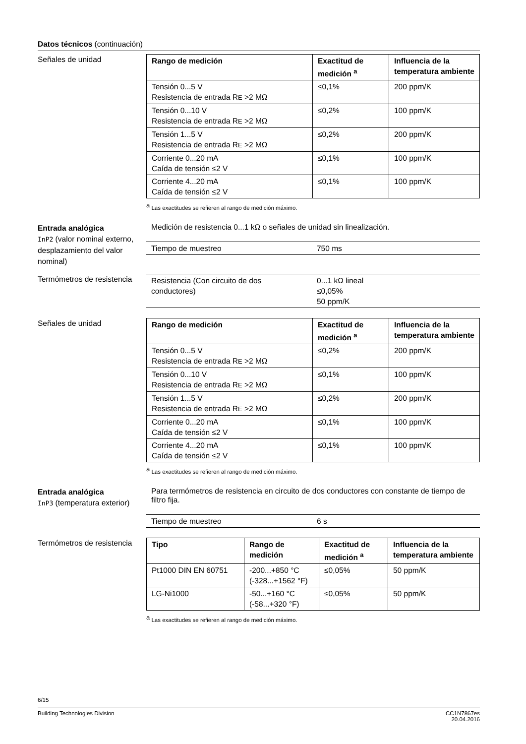Datos técnicos (continuación)
Señales de unidad
| Rango de medición | Exactitud de medición <sup>a</sup> | Influencia de la temperatura ambiente |
| --- | --- | --- |
| Tensión 0...5 V Resistencia de entrada R E >2 MΩ | ≤0,1% | 200 ppm/K |
| Tensión 0...10 V Resistencia de entrada R E >2 MΩ | ≤0,2% | 100 ppm/K |
| Tensión 1...5 V Resistencia de entrada R E >2 MΩ | ≤0,2% | 200 ppm/K |
| Corriente 0...20 mA Caída de tensión ≤2 V | ≤0,1% | 100 ppm/K |
| Corriente 4...20 mA Caída de tensión ≤2 V | ≤0,1% | 100 ppm/K |
<sup>a</sup> Las exactitudes se refieren al rango de medición máximo.
Entrada analógica
InP2 (valor nominal externo, desplazamiento del valor nominal)
Medición de resistencia 0...1 kΩ o señales de unidad sin linealización.
| Tiempo de muestreo | 750 ms |
Termómetros de resistencia
| Resistencia (Con circuito de dos conductores) | 0...1 kΩ lineal ≤0,05% 50 ppm/K |
Señales de unidad
| Rango de medición | Exactitud de medición <sup>a</sup> | Influencia de la temperatura ambiente |
| --- | --- | --- |
| Tensión 0...5 V Resistencia de entrada R E >2 MΩ | ≤0,2% | 200 ppm/K |
| Tensión 0...10 V Resistencia de entrada R E >2 MΩ | ≤0,1% | 100 ppm/K |
| Tensión 1...5 V Resistencia de entrada R E >2 MΩ | ≤0,2% | 200 ppm/K |
| Corriente 0...20 mA Caída de tensión ≤2 V | ≤0,1% | 100 ppm/K |
| Corriente 4...20 mA Caída de tensión ≤2 V | ≤0,1% | 100 ppm/K |
<sup>a</sup> Las exactitudes se refieren al rango de medición máximo.
Entrada analógica
InP3 (temperatura exterior)
Para termómetros de resistencia en circuito de dos conductores con constante de tiempo de filtro fija.
| Tiempo de muestreo | 6 s |
Termómetros de resistencia
| Tipo | Rango de medición | Exactitud de medición <sup>a</sup> | Influencia de la temperatura ambiente |
| --- | --- | --- | --- |
| Pt1000 DIN EN 60751 | -200...+850 °C (-328...+1562 °F) | ≤0,05% | 50 ppm/K |
| LG-Ni1000 | -50...+160 °C (-58...+320 °F) | ≤0,05% | 50 ppm/K |
<sup>a</sup> Las exactitudes se refieren al rango de medición máximo.
6/15
Building Technologies Division CC1N7867es
20.04.2016